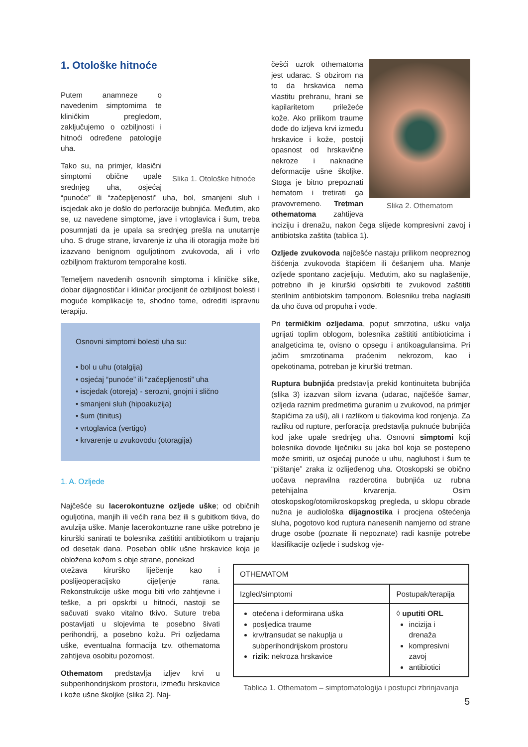1. Otološke hitnoće
Slika 1. Otološke hitnoće
Putem anamneze o navedenim simptomima te kliničkim pregledom, zaključujemo o ozbiljnosti i hitnoći određene patologije uha.
Tako su, na primjer, klasični simptomi obične upale srednjeg uha, osjećaj “punoće” ili “začepljenosti” uha, bol, smanjeni sluh i iscjedak ako je došlo do perforacije bubnjića. Međutim, ako se, uz navedene simptome, jave i vrtoglavica i šum, treba posumnjati da je upala sa srednjeg prešla na unutarnje uho. S druge strane, krvarenje iz uha ili otoragija može biti izazvano benignom oguljotinom zvukovoda, ali i vrlo ozbiljnom frakturom temporalne kosti.
Temeljem navedenih osnovnih simptoma i kliničke slike, dobar dijagnostičar i kliničar procijenit će ozbiljnost bolesti i moguće komplikacije te, shodno tome, odrediti ispravnu terapiju.
Osnovni simptomi bolesti uha su:
• bol u uhu (otalgija)
• osjećaj “punoće” ili “začepljenosti” uha
• iscjedak (otoreja) - serozni, gnojni i slično
• smanjeni sluh (hipoakuzija)
• šum (tinitus)
• vrtoglavica (vertigo)
• krvarenje u zvukovodu (otoragija)
1. A. Ozljede
Najčešće su lacerokontuzne ozljede uške; od običnih oguljotina, manjih ili većih rana bez ili s gubitkom tkiva, do avulzija uške. Manje lacerokontuzne rane uške potrebno je kirurški sanirati te bolesnika zaštititi antibiotikom u trajanju od desetak dana. Poseban oblik ušne hrskavice koja je obložena kožom s obje strane, ponekad
otežava kirurško liječenje kao i poslijeoperacijsko cijeljenje rana. Rekonstrukcije uške mogu biti vrlo zahtjevne i teške, a pri opskrbi u hitnoći, nastoji se sačuvati svako vitalno tkivo. Suture treba postavljati u slojevima te posebno šivati perihondrij, a posebno kožu. Pri ozljedama uške, eventualna formacija tzv. othematoma zahtijeva osobitu pozornost.
Othematom predstavlja izljev krvi u subperihondrijskom prostoru, između hrskavice i kože ušne školjke (slika 2). Naj-
Slika 2. Othematom
češći uzrok othematoma jest udarac. S obzirom na to da hrskavica nema vlastitu prehranu, hrani se kapilaritetom priležeće kože. Ako prilikom traume dođe do izljeva krvi između hrskavice i kože, postoji opasnost od hrskavične nekroze i naknadne deformacije ušne školjke. Stoga je bitno prepoznati hematom i tretirati ga pravovremeno. Tretman othematoma zahtijeva inciziju i drenažu, nakon čega slijede kompresivni zavoj i antibiotska zaštita (tablica 1).
Ozljede zvukovoda najčešće nastaju prilikom neopreznog čišćenja zvukovoda štapićem ili češanjem uha. Manje ozljede spontano zacjeljuju. Međutim, ako su naglašenije, potrebno ih je kirurški opskrbiti te zvukovod zaštititi sterilnim antibiotskim tamponom. Bolesniku treba naglasiti da uho čuva od propuha i vode.
Pri termičkim ozljedama, poput smrzotina, ušku valja ugrijati toplim oblogom, bolesnika zaštititi antibioticima i analgeticima te, ovisno o opsegu i antikoagulansima. Pri jačim smrzotinama praćenim nekrozom, kao i opekotinama, potreban je kirurški tretman.
Ruptura bubnjića predstavlja prekid kontinuiteta bubnjića (slika 3) izazvan silom izvana (udarac, najčešće šamar, ozljeda raznim predmetima guranim u zvukovod, na primjer štapićima za uši), ali i razlikom u tlakovima kod ronjenja. Za razliku od rupture, perforacija predstavlja puknuće bubnjića kod jake upale srednjeg uha. Osnovni simptomi koji bolesnika dovode liječniku su jaka bol koja se postepeno može smiriti, uz osjećaj punoće u uhu, nagluhost i šum te “pištanje” zraka iz ozlijeđenog uha. Otoskopski se obično uočava nepravilna razderotina bubnjića uz rubna petehijalna krvarenja. Osim otoskopskog/otomikroskopskog pregleda, u sklopu obrade nužna je audiološka dijagnostika i procjena oštećenja sluha, pogotovo kod ruptura nanesenih namjerno od strane druge osobe (poznate ili nepoznate) radi kasnije potrebe klasifikacije ozljede i sudskog vje-
| OTHEMATOM | |
| --- | --- |
| Izgled/simptomi | Postupak/terapija |
| otečena i deformirana uška posljedica traume krv/transudat se nakuplja u subperihondrijskom prostoru rizik : nekroza hrskavice | ◊ uputiti ORL incizija i drenaža kompresivni zavoj antibiotici |
Tablica 1. Othematom – simptomatologija i postupci zbrinjavanja
5